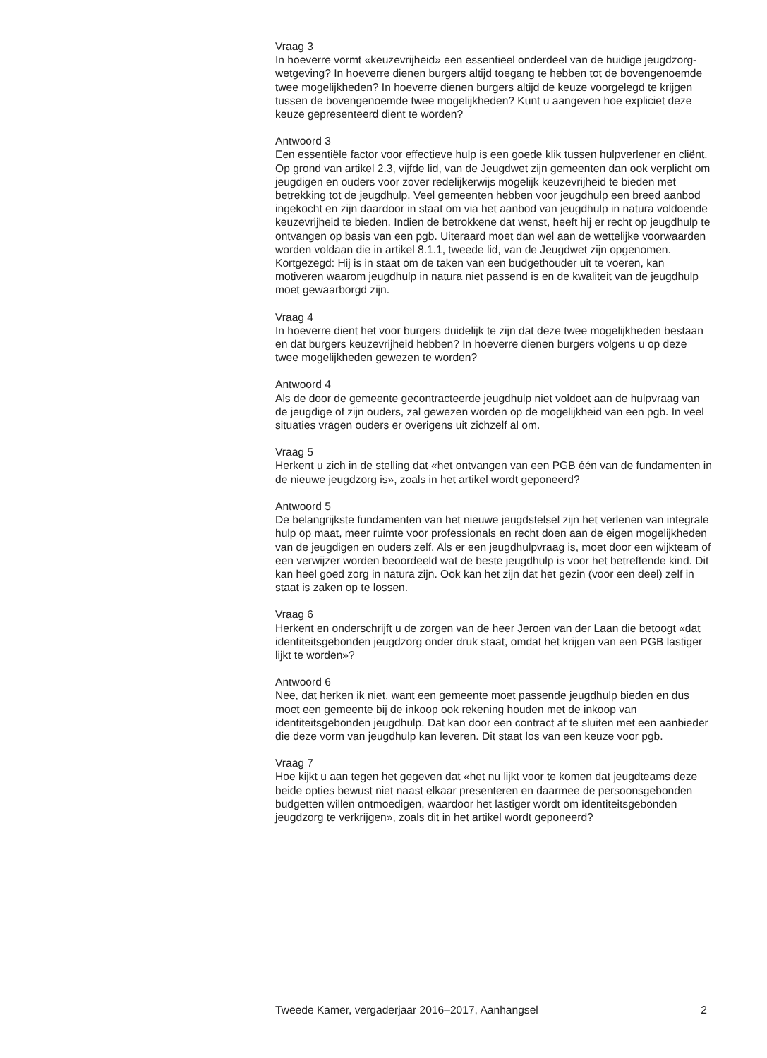Vraag 3
In hoeverre vormt «keuzevrijheid» een essentieel onderdeel van de huidige jeugdzorg-wetgeving? In hoeverre dienen burgers altijd toegang te hebben tot de bovengenoemde twee mogelijkheden? In hoeverre dienen burgers altijd de keuze voorgelegd te krijgen tussen de bovengenoemde twee mogelijkheden? Kunt u aangeven hoe expliciet deze keuze gepresenteerd dient te worden?
Antwoord 3
Een essentiële factor voor effectieve hulp is een goede klik tussen hulpverlener en cliënt. Op grond van artikel 2.3, vijfde lid, van de Jeugdwet zijn gemeenten dan ook verplicht om jeugdigen en ouders voor zover redelijkerwijs mogelijk keuzevrijheid te bieden met betrekking tot de jeugdhulp. Veel gemeenten hebben voor jeugdhulp een breed aanbod ingekocht en zijn daardoor in staat om via het aanbod van jeugdhulp in natura voldoende keuzevrijheid te bieden. Indien de betrokkene dat wenst, heeft hij er recht op jeugdhulp te ontvangen op basis van een pgb. Uiteraard moet dan wel aan de wettelijke voorwaarden worden voldaan die in artikel 8.1.1, tweede lid, van de Jeugdwet zijn opgenomen. Kortgezegd: Hij is in staat om de taken van een budgethouder uit te voeren, kan motiveren waarom jeugdhulp in natura niet passend is en de kwaliteit van de jeugdhulp moet gewaarborgd zijn.
Vraag 4
In hoeverre dient het voor burgers duidelijk te zijn dat deze twee mogelijkheden bestaan en dat burgers keuzevrijheid hebben? In hoeverre dienen burgers volgens u op deze twee mogelijkheden gewezen te worden?
Antwoord 4
Als de door de gemeente gecontracteerde jeugdhulp niet voldoet aan de hulpvraag van de jeugdige of zijn ouders, zal gewezen worden op de mogelijkheid van een pgb. In veel situaties vragen ouders er overigens uit zichzelf al om.
Vraag 5
Herkent u zich in de stelling dat «het ontvangen van een PGB één van de fundamenten in de nieuwe jeugdzorg is», zoals in het artikel wordt geponeerd?
Antwoord 5
De belangrijkste fundamenten van het nieuwe jeugdstelsel zijn het verlenen van integrale hulp op maat, meer ruimte voor professionals en recht doen aan de eigen mogelijkheden van de jeugdigen en ouders zelf. Als er een jeugdhulpvraag is, moet door een wijkteam of een verwijzer worden beoordeeld wat de beste jeugdhulp is voor het betreffende kind. Dit kan heel goed zorg in natura zijn. Ook kan het zijn dat het gezin (voor een deel) zelf in staat is zaken op te lossen.
Vraag 6
Herkent en onderschrijft u de zorgen van de heer Jeroen van der Laan die betoogt «dat identiteitsgebonden jeugdzorg onder druk staat, omdat het krijgen van een PGB lastiger lijkt te worden»?
Antwoord 6
Nee, dat herken ik niet, want een gemeente moet passende jeugdhulp bieden en dus moet een gemeente bij de inkoop ook rekening houden met de inkoop van identiteitsgebonden jeugdhulp. Dat kan door een contract af te sluiten met een aanbieder die deze vorm van jeugdhulp kan leveren. Dit staat los van een keuze voor pgb.
Vraag 7
Hoe kijkt u aan tegen het gegeven dat «het nu lijkt voor te komen dat jeugdteams deze beide opties bewust niet naast elkaar presenteren en daarmee de persoonsgebonden budgetten willen ontmoedigen, waardoor het lastiger wordt om identiteitsgebonden jeugdzorg te verkrijgen», zoals dit in het artikel wordt geponeerd?
Tweede Kamer, vergaderjaar 2016–2017, Aanhangsel 2